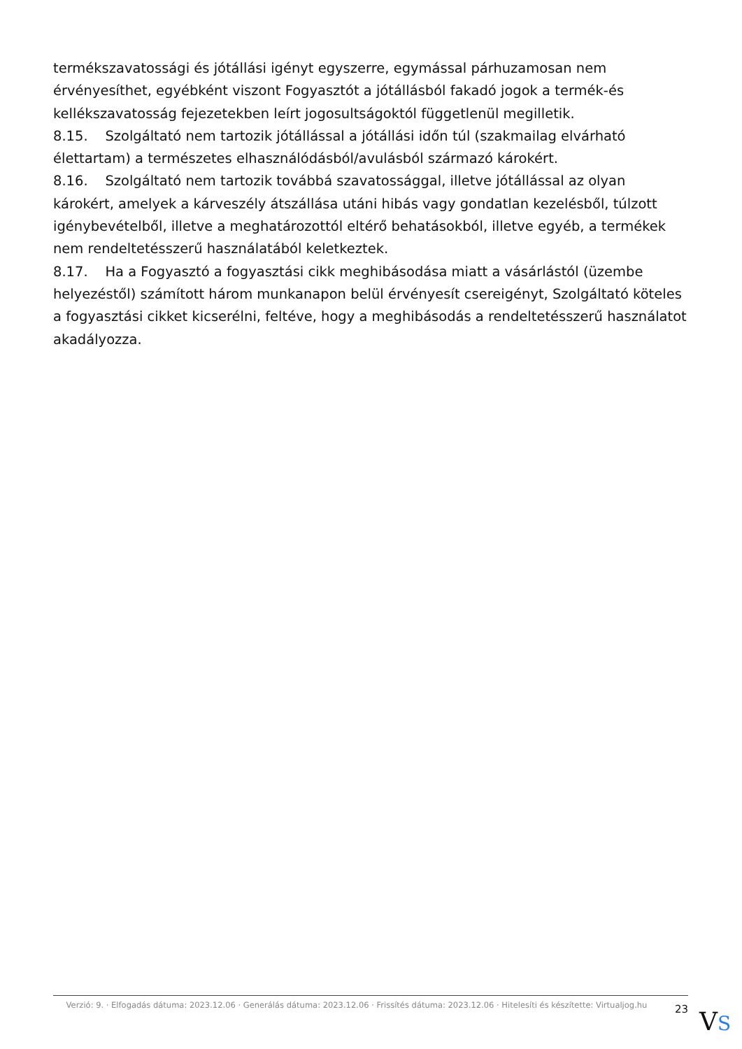termékszavatossági és jótállási igényt egyszerre, egymással párhuzamosan nem érvényesíthet, egyébként viszont Fogyasztót a jótállásból fakadó jogok a termék-és kellékszavatosság fejezetekben leírt jogosultságoktól függetlenül megilletik.
8.15. Szolgáltató nem tartozik jótállással a jótállási időn túl (szakmailag elvárható élettartam) a természetes elhasználódásból/avulásból származó károkért.
8.16. Szolgáltató nem tartozik továbbá szavatossággal, illetve jótállással az olyan károkért, amelyek a kárveszély átszállása utáni hibás vagy gondatlan kezelésből, túlzott igénybevételből, illetve a meghatározottól eltérő behatásokból, illetve egyéb, a termékek nem rendeltetésszerű használatából keletkeztek.
8.17. Ha a Fogyasztó a fogyasztási cikk meghibásodása miatt a vásárlástól (üzembe helyezéstől) számított három munkanapon belül érvényesít csereigényt, Szolgáltató köteles a fogyasztási cikket kicserélni, feltéve, hogy a meghibásodás a rendeltetésszerű használatot akadályozza.
Verzió: 9. · Elfogadás dátuma: 2023.12.06 · Generálás dátuma: 2023.12.06 · Frissítés dátuma: 2023.12.06 · Hitelesíti és készítette: Virtualjog.hu
23
VS